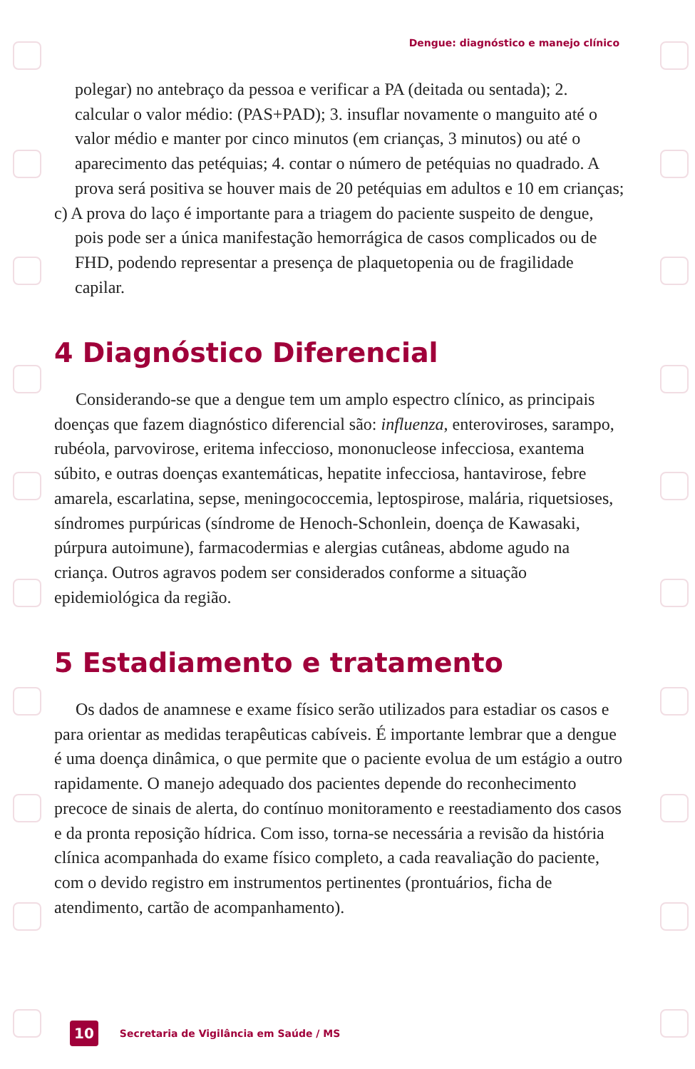Dengue: diagnóstico e manejo clínico
polegar) no antebraço da pessoa e verificar a PA (deitada ou sentada); 2. calcular o valor médio: (PAS+PAD); 3. insuflar novamente o manguito até o valor médio e manter por cinco minutos (em crianças, 3 minutos) ou até o aparecimento das petéquias; 4. contar o número de petéquias no quadrado. A prova será positiva se houver mais de 20 petéquias em adultos e 10 em crianças;
c) A prova do laço é importante para a triagem do paciente suspeito de dengue, pois pode ser a única manifestação hemorrágica de casos complicados ou de FHD, podendo representar a presença de plaquetopenia ou de fragilidade capilar.
4 Diagnóstico Diferencial
Considerando-se que a dengue tem um amplo espectro clínico, as principais doenças que fazem diagnóstico diferencial são: influenza, enteroviroses, sarampo, rubéola, parvovirose, eritema infeccioso, mononucleose infecciosa, exantema súbito, e outras doenças exantemáticas, hepatite infecciosa, hantavirose, febre amarela, escarlatina, sepse, meningococcemia, leptospirose, malária, riquetsioses, síndromes purpúricas (síndrome de Henoch-Schonlein, doença de Kawasaki, púrpura autoimune), farmacodermias e alergias cutâneas, abdome agudo na criança. Outros agravos podem ser considerados conforme a situação epidemiológica da região.
5 Estadiamento e tratamento
Os dados de anamnese e exame físico serão utilizados para estadiar os casos e para orientar as medidas terapêuticas cabíveis. É importante lembrar que a dengue é uma doença dinâmica, o que permite que o paciente evolua de um estágio a outro rapidamente. O manejo adequado dos pacientes depende do reconhecimento precoce de sinais de alerta, do contínuo monitoramento e reestadiamento dos casos e da pronta reposição hídrica. Com isso, torna-se necessária a revisão da história clínica acompanhada do exame físico completo, a cada reavaliação do paciente, com o devido registro em instrumentos pertinentes (prontuários, ficha de atendimento, cartão de acompanhamento).
10 Secretaria de Vigilância em Saúde / MS